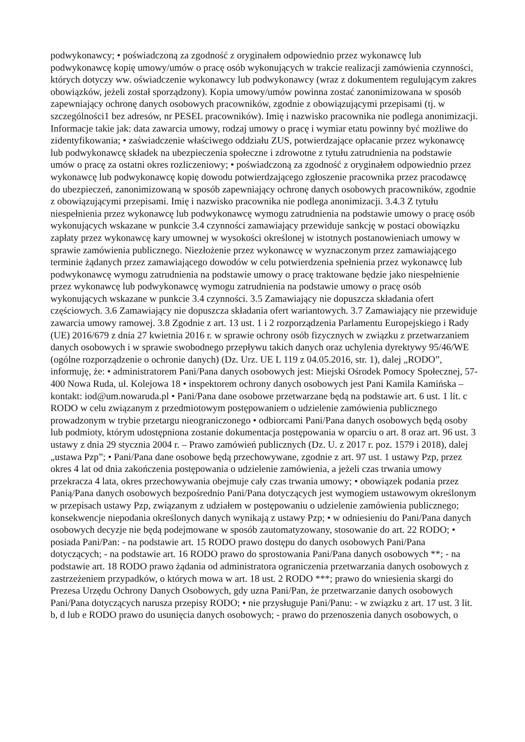podwykonawcy; • poświadczoną za zgodność z oryginałem odpowiednio przez wykonawcę lub podwykonawcę kopię umowy/umów o pracę osób wykonujących w trakcie realizacji zamówienia czynności, których dotyczy ww. oświadczenie wykonawcy lub podwykonawcy (wraz z dokumentem regulującym zakres obowiązków, jeżeli został sporządzony). Kopia umowy/umów powinna zostać zanonimizowana w sposób zapewniający ochronę danych osobowych pracowników, zgodnie z obowiązującymi przepisami (tj. w szczególności1 bez adresów, nr PESEL pracowników). Imię i nazwisko pracownika nie podlega anonimizacji. Informacje takie jak: data zawarcia umowy, rodzaj umowy o pracę i wymiar etatu powinny być możliwe do zidentyfikowania; • zaświadczenie właściwego oddziału ZUS, potwierdzające opłacanie przez wykonawcę lub podwykonawcę składek na ubezpieczenia społeczne i zdrowotne z tytułu zatrudnienia na podstawie umów o pracę za ostatni okres rozliczeniowy; • poświadczoną za zgodność z oryginałem odpowiednio przez wykonawcę lub podwykonawcę kopię dowodu potwierdzającego zgłoszenie pracownika przez pracodawcę do ubezpieczeń, zanonimizowaną w sposób zapewniający ochronę danych osobowych pracowników, zgodnie z obowiązującymi przepisami. Imię i nazwisko pracownika nie podlega anonimizacji. 3.4.3 Z tytułu niespełnienia przez wykonawcę lub podwykonawcę wymogu zatrudnienia na podstawie umowy o pracę osób wykonujących wskazane w punkcie 3.4 czynności zamawiający przewiduje sankcję w postaci obowiązku zapłaty przez wykonawcę kary umownej w wysokości określonej w istotnych postanowieniach umowy w sprawie zamówienia publicznego. Niezłożenie przez wykonawcę w wyznaczonym przez zamawiającego terminie żądanych przez zamawiającego dowodów w celu potwierdzenia spełnienia przez wykonawcę lub podwykonawcę wymogu zatrudnienia na podstawie umowy o pracę traktowane będzie jako niespełnienie przez wykonawcę lub podwykonawcę wymogu zatrudnienia na podstawie umowy o pracę osób wykonujących wskazane w punkcie 3.4 czynności. 3.5 Zamawiający nie dopuszcza składania ofert częściowych. 3.6 Zamawiający nie dopuszcza składania ofert wariantowych. 3.7 Zamawiający nie przewiduje zawarcia umowy ramowej. 3.8 Zgodnie z art. 13 ust. 1 i 2 rozporządzenia Parlamentu Europejskiego i Rady (UE) 2016/679 z dnia 27 kwietnia 2016 r. w sprawie ochrony osób fizycznych w związku z przetwarzaniem danych osobowych i w sprawie swobodnego przepływu takich danych oraz uchylenia dyrektywy 95/46/WE (ogólne rozporządzenie o ochronie danych) (Dz. Urz. UE L 119 z 04.05.2016, str. 1), dalej „RODO”, informuję, że: • administratorem Pani/Pana danych osobowych jest: Miejski Ośrodek Pomocy Społecznej, 57-400 Nowa Ruda, ul. Kolejowa 18 • inspektorem ochrony danych osobowych jest Pani Kamila Kamińska – kontakt: iod@um.nowaruda.pl • Pani/Pana dane osobowe przetwarzane będą na podstawie art. 6 ust. 1 lit. c RODO w celu związanym z przedmiotowym postępowaniem o udzielenie zamówienia publicznego prowadzonym w trybie przetargu nieograniczonego • odbiorcami Pani/Pana danych osobowych będą osoby lub podmioty, którym udostępniona zostanie dokumentacja postępowania w oparciu o art. 8 oraz art. 96 ust. 3 ustawy z dnia 29 stycznia 2004 r. – Prawo zamówień publicznych (Dz. U. z 2017 r. poz. 1579 i 2018), dalej „ustawa Pzp”; • Pani/Pana dane osobowe będą przechowywane, zgodnie z art. 97 ust. 1 ustawy Pzp, przez okres 4 lat od dnia zakończenia postępowania o udzielenie zamówienia, a jeżeli czas trwania umowy przekracza 4 lata, okres przechowywania obejmuje cały czas trwania umowy; • obowiązek podania przez Panią/Pana danych osobowych bezpośrednio Pani/Pana dotyczących jest wymogiem ustawowym określonym w przepisach ustawy Pzp, związanym z udziałem w postępowaniu o udzielenie zamówienia publicznego; konsekwencje niepodania określonych danych wynikają z ustawy Pzp; • w odniesieniu do Pani/Pana danych osobowych decyzje nie będą podejmowane w sposób zautomatyzowany, stosowanie do art. 22 RODO; • posiada Pani/Pan: - na podstawie art. 15 RODO prawo dostępu do danych osobowych Pani/Pana dotyczących; - na podstawie art. 16 RODO prawo do sprostowania Pani/Pana danych osobowych **; - na podstawie art. 18 RODO prawo żądania od administratora ograniczenia przetwarzania danych osobowych z zastrzeżeniem przypadków, o których mowa w art. 18 ust. 2 RODO ***; prawo do wniesienia skargi do Prezesa Urzędu Ochrony Danych Osobowych, gdy uzna Pani/Pan, że przetwarzanie danych osobowych Pani/Pana dotyczących narusza przepisy RODO; • nie przysługuje Pani/Panu: - w związku z art. 17 ust. 3 lit. b, d lub e RODO prawo do usunięcia danych osobowych; - prawo do przenoszenia danych osobowych, o